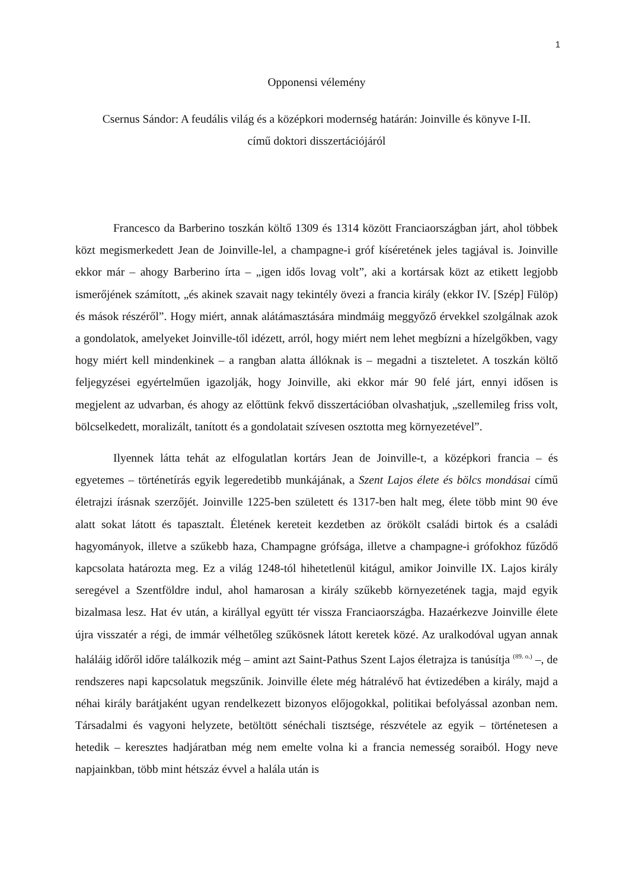1
Opponensi vélemény
Csernus Sándor: A feudális világ és a középkori modernség határán: Joinville és könyve I-II.
című doktori disszertációjáról
Francesco da Barberino toszkán költő 1309 és 1314 között Franciaországban járt, ahol többek közt megismerkedett Jean de Joinville-lel, a champagne-i gróf kíséretének jeles tagjával is. Joinville ekkor már – ahogy Barberino írta – „igen idős lovag volt”, aki a kortársak közt az etikett legjobb ismerőjének számított, „és akinek szavait nagy tekintély övezi a francia király (ekkor IV. [Szép] Fülöp) és mások részéről”. Hogy miért, annak alátámasztására mindmáig meggyőző érvekkel szolgálnak azok a gondolatok, amelyeket Joinville-től idézett, arról, hogy miért nem lehet megbízni a hízelgőkben, vagy hogy miért kell mindenkinek – a rangban alatta állóknak is – megadni a tiszteletet. A toszkán költő feljegyzései egyértelműen igazolják, hogy Joinville, aki ekkor már 90 felé járt, ennyi idősen is megjelent az udvarban, és ahogy az előttünk fekvő disszertációban olvashatjuk, „szellemileg friss volt, bölcselkedett, moralizált, tanított és a gondolatait szívesen osztotta meg környezetével”.
Ilyennek látta tehát az elfogulatlan kortárs Jean de Joinville-t, a középkori francia – és egyetemes – történetírás egyik legeredetibb munkájának, a Szent Lajos élete és bölcs mondásai című életrajzi írásnak szerzőjét. Joinville 1225-ben született és 1317-ben halt meg, élete több mint 90 éve alatt sokat látott és tapasztalt. Életének kereteit kezdetben az örökölt családi birtok és a családi hagyományok, illetve a szűkebb haza, Champagne grófsága, illetve a champagne-i grófokhoz fűződő kapcsolata határozta meg. Ez a világ 1248-tól hihetetlenül kitágul, amikor Joinville IX. Lajos király seregével a Szentföldre indul, ahol hamarosan a király szűkebb környezetének tagja, majd egyik bizalmasa lesz. Hat év után, a királlyal együtt tér vissza Franciaországba. Hazaérkezve Joinville élete újra visszatér a régi, de immár vélhetőleg szűkösnek látott keretek közé. Az uralkodóval ugyan annak haláláig időről időre találkozik még – amint azt Saint-Pathus Szent Lajos életrajza is tanúsítja <sup>(89. o.)</sup> –, de rendszeres napi kapcsolatuk megszűnik. Joinville élete még hátralévő hat évtizedében a király, majd a néhai király barátjaként ugyan rendelkezett bizonyos előjogokkal, politikai befolyással azonban nem. Társadalmi és vagyoni helyzete, betöltött sénéchali tisztsége, részvétele az egyik – történetesen a hetedik – keresztes hadjáratban még nem emelte volna ki a francia nemesség soraiból. Hogy neve napjainkban, több mint hétszáz évvel a halála után is